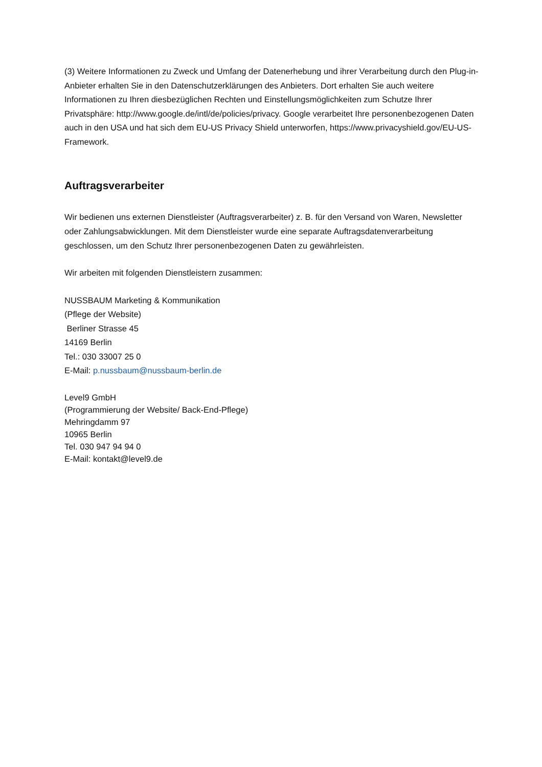(3) Weitere Informationen zu Zweck und Umfang der Datenerhebung und ihrer Verarbeitung durch den Plug-in-Anbieter erhalten Sie in den Datenschutzerklärungen des Anbieters. Dort erhalten Sie auch weitere Informationen zu Ihren diesbezüglichen Rechten und Einstellungsmöglichkeiten zum Schutze Ihrer Privatsphäre: http://www.google.de/intl/de/policies/privacy. Google verarbeitet Ihre personenbezogenen Daten auch in den USA und hat sich dem EU-US Privacy Shield unterworfen, https://www.privacyshield.gov/EU-US-Framework.
Auftragsverarbeiter
Wir bedienen uns externen Dienstleister (Auftragsverarbeiter) z. B. für den Versand von Waren, Newsletter oder Zahlungsabwicklungen. Mit dem Dienstleister wurde eine separate Auftragsdatenverarbeitung geschlossen, um den Schutz Ihrer personenbezogenen Daten zu gewährleisten.
Wir arbeiten mit folgenden Dienstleistern zusammen:
NUSSBAUM Marketing & Kommunikation
(Pflege der Website)
Berliner Strasse 45
14169 Berlin
Tel.: 030 33007 25 0
E-Mail: p.nussbaum@nussbaum-berlin.de
Level9 GmbH
(Programmierung der Website/ Back-End-Pflege)
Mehringdamm 97
10965 Berlin
Tel. 030 947 94 94 0
E-Mail: kontakt@level9.de